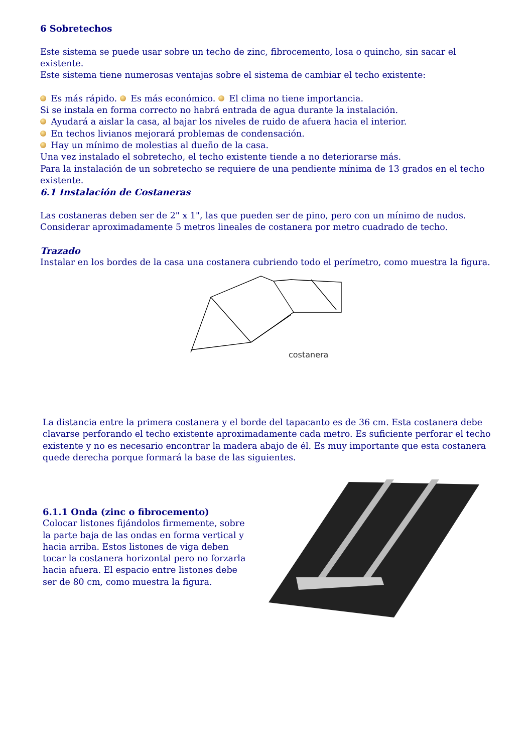6 Sobretechos
Este sistema se puede usar sobre un techo de zinc, fibrocemento, losa o quincho, sin sacar el existente.
Este sistema tiene numerosas ventajas sobre el sistema de cambiar el techo existente:
Es más rápido. Es más económico. El clima no tiene importancia.
Si se instala en forma correcto no habrá entrada de agua durante la instalación.
Ayudará a aislar la casa, al bajar los niveles de ruido de afuera hacia el interior.
En techos livianos mejorará problemas de condensación.
Hay un mínimo de molestias al dueño de la casa.
Una vez instalado el sobretecho, el techo existente tiende a no deteriorarse más.
Para la instalación de un sobretecho se requiere de una pendiente mínima de 13 grados en el techo existente.
6.1 Instalación de Costaneras
Las costaneras deben ser de 2" x 1", las que pueden ser de pino, pero con un mínimo de nudos.
Considerar aproximadamente 5 metros lineales de costanera por metro cuadrado de techo.
Trazado
Instalar en los bordes de la casa una costanera cubriendo todo el perímetro, como muestra la figura.
costanera
La distancia entre la primera costanera y el borde del tapacanto es de 36 cm. Esta costanera debe clavarse perforando el techo existente aproximadamente cada metro. Es suficiente perforar el techo existente y no es necesario encontrar la madera abajo de él. Es muy importante que esta costanera quede derecha porque formará la base de las siguientes.
6.1.1 Onda (zinc o fibrocemento)
Colocar listones fijándolos firmemente, sobre la parte baja de las ondas en forma vertical y hacia arriba. Estos listones de viga deben tocar la costanera horizontal pero no forzarla hacia afuera. El espacio entre listones debe ser de 80 cm, como muestra la figura.